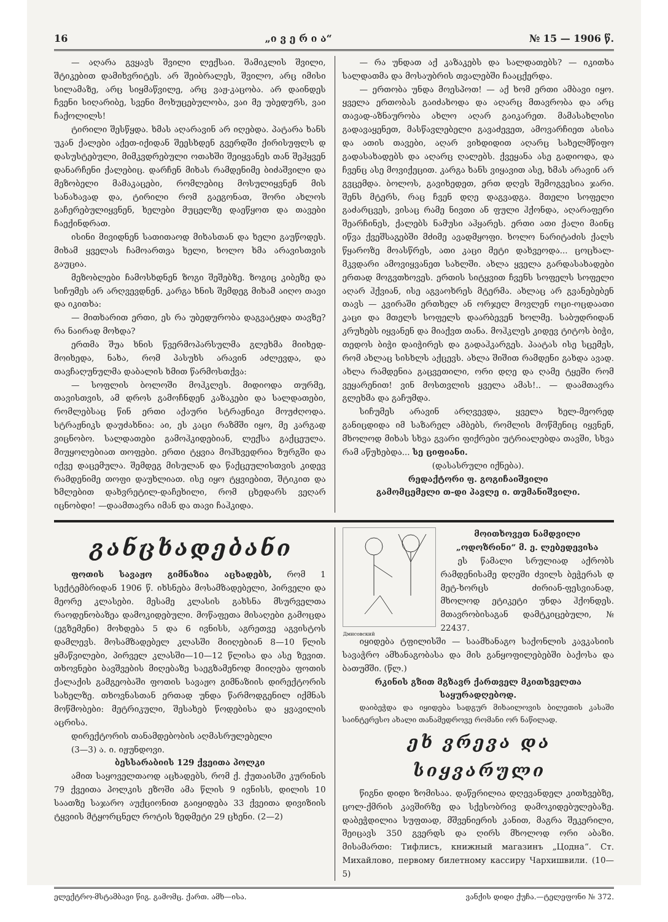16 „ი ვ ე რ ი ა“№ 15 — 1906 წ.
— აღარა გვყავს შვილი ლექსაი. შამიკლის შვილი, შტიკებით დამიხვრიტეს. არ შეიბრალეს, შვილო, არც იმისი სილამაზე, არც სიყმაწვილე, არც ვაჟ-კაცობა. არ დაინდეს ჩვენი სიღარიბე, სვენი მოხუცებულობა, ვაი მე უბედურს, ვაი ჩაქოლილს!
ტირილი შესწყდა. ხმას აღარავინ არ იღებდა. პატარა ხანს უკან ქალები აქეთ-იქიდან შეესხდენ გვერდში ქირისუფლს დ დასუსტებული, მიმკვდრებული ოთახში შეიყვანეს თან შეჰყვენ დანარჩენი ქალებიც. დარჩენ მიხას რამდენიმე ბიძაშვილი და მეზობელი მამაკაცები, რომლებიც მოსულიყვნენ მის სანახავად და, ტირილი რომ გაეგონათ, შორი ახლოს გაჩერებულიყვნენ, ხელები მუცელზე დაეწყოთ და თავები ჩაექინდრათ.
ისინი მივიდნენ სათითაოდ მიხასთან და ხელი გაუწოდეს. მიხამ ყველას ჩამოართვა ხელი, ხოლო ხმა არავისთვის გაუცია.
მეზობლები ჩამოსხდნენ ზოგი შეშებზე. ზოგიც კიბეზე და სიჩუმეს არ არღვევდნენ. კარგა ხნის შემდეგ მიხამ აიღო თავი და იკითხა:
— მითხარით ერთი, ეს რა უბედურობა დაგვატყდა თავზე? რა ნაირად მოხდა?
ერთმა შუა ხნის წვერმოპარსულმა გლეხმა მიიხედ-მოიხედა, ნახა, რომ პასუხს არავინ აძლევდა, და თავჩაღუნულმა დაბალის ხმით წარმოსთქვა:
— სოფლის ბოლოში მოჰკლეს. მიდიოდა თურმე, თავისთვის, ამ დროს გამოჩნდენ კაზაკები და სალდათები, რომლებსაც წინ ერთი აქაური სტრაჟნიკი მოუძღოდა. სტრაჟნიკს დაუძახნია: აი, ეს კაცი რაზმში იყო, მე კარგად ვიცნობო. სალდათები გამოჰკიდებიან, ლექსა გაქცეულა. მიუყოლებიათ თოფები. ერთი ტყვია მოჰხვედრია ზურგში და იქვე დაცემულა. შემდეგ მისულან და წაქცეულისთვის კიდევ რამდენიმე თოფი დაუხლიათ. ისე იყო ტყვიებით, შტიკით და ხმლებით დახვრეტილ-დაჩეხილი, რომ ცხედარს ვეღარ იცნობდი! —დაამთავრა იმან და თავი ჩაჰკიდა.
— რა უნდათ აქ კაზაკებს და სალდათებს? — იკითხა სალდათმა და მოსაუბრის თვალებში ჩააცქერდა.
— ერთობა უნდა მოესპოთ! — აქ ხომ ერთი ამბავი იყო. ყველა ერთობას გაიძახოდა და აღარც მთავრობა და არც თავად-აზნაურობა ახლო აღარ გაიკარეთ. მამასახლისი გადავაყენეთ, მასწავლებელი გავაძევეთ, ამოვარჩიეთ ასისა და ათის თავები, აღარ ვიხდიდით აღარც სახელმწიფო გადასახადებს და აღარც ღალებს. ქვეყანა ასე გადიოდა, და ჩვენც ასე მოვიქეცით. კარგა ხანს ვიყავით ასე, ხმას არავინ არ გვცემდა. ბოლოს, გავიხედეთ, ერთ დღეს შემოგვესია ჯარი. შენს მტერს, რაც ჩვენ დღე დაგვადგა. მთელი სოფელი გაძარცვეს, ვისაც რამე ნივთი ან ფული ჰქონდა, აღარაფერი შეარჩინეს, ქალებს ნამუსი აჰყარეს. ერთი ათი ქალი მაინც იწვა ქვეშსაგებში მძიმე ავადმყოფი. ხოლო ნარიტაძის ქალს წყაროზე მოასწრეს, ათი კაცი მეტი დახვეოდა... ცოცხალ-მკვდარი ამოვიყვანეთ სახლში. ახლა ყველა გარდასახადები ერთად მოგვთხოვეს. ერთის სიტყვით ჩვენს სოფელს სოფელი აღარ ჰქვიან, ისე აგვაოხრეს მტერმა. ახლაც არ გვანებებენ თავს — კვირაში ერთხელ ან ორჯელ მოვლენ ოცი-ოცდაათი კაცი და მთელს სოფელს დაარბევენ ხოლმე. საბუდრიდან კრუხებს იყვანენ და მიაქვთ თანა. მოჰკლეს კიდევ ტიტოს ბიჭი, თედოს ბიჭი დაიჭირეს და გადაჰკარგეს. პაატას ისე სცემეს, რომ ახლაც სისხლს აქცევს. ახლა შიშით რამდენი გახდა ავად. ახლა რამდენია გაცვეთილი, ორი დღე და ღამე ტყეში რომ ვეყარენით! ვინ მოსთვლის ყველა ამას!.. — დაამთავრა გლეხმა და გაჩუმდა.
სიჩუმეს არავინ არღვევდა, ყველა ხელ-მეორედ განიცდიდა იმ საზარელ ამბებს, რომლის მოწმენიც იყვნენ, მხოლოდ მიხას სხვა გვარი ფიქრები უტრიალებდა თავში, სხვა რამ აწუხებდა... სე ციფიანი.
(დასასრული იქნება).
რედაქტორი ფ. გოგიჩაიშვილი
გამომცემელი თ-დი პავლე ი. თუმანიშვილი.
განცხადებანი
ფოთის სავაჟო გიმნაზია აცხადებს, რომ 1 სექტემბრიდან 1906 წ. იხსნება მოსამზადებელი, პირველი და მეორე კლასები. მესამე კლასის გახსნა მსურველთა რაოდენობაზეა დამოკიდებული. მოწაფეთა მისაღები გამოცდა (ეგზემენი) მოხდება 5 და 6 ივნისს, აგრეთვე აგვისტოს დამლევს. მოსამზადებელ კლასში მიიღებიან 8—10 წლის ყმაწვილები, პირველ კლასში—10—12 წლისა და ასე ზევით. თხოვნები ბავშვების მიღებაზე საეგზამენოდ მიიღება ფოთის ქალაქის გამგეობაში ფოთის სავაჟო გიმნაზიის დირექტორის სახელზე. თხოვნასთან ერთად უნდა წარმოდგენილ იქმნას მოწმობები: მეტრიკული, შესახებ წოდებისა და ყვავილის აცრისა.
დირექტორის თანამდებობის აღმასრულებელი
(3—3) ა. ი. იჟუნდოვი.
ბესსარაბიის 129 ქვეითა პოლკი
ამით საყოველთაოდ აცხადებს, რომ ქ. ქუთაისში კურინის 79 ქვეითა პოლკის ეზოში ამა წლის 9 ივნისს, დილის 10 საათზე საჯარო აუქციონით გაიყიდება 33 ქვეითა დივიზიის ტყვიის მტყორცნელ როტის ზედმეტი 29 ცხენი. (2—2)
Дмисовский
მოითხოვეთ ნამდვილი
„ოდოზრინი“ მ. ე. ლებედევისა
ეს წამალი სრულიად აქრობს რამდენისამე დღეში ძვილს ბეჭერას დ მეტ-ხორცს ძირიან-ფესვიანად, მხოლოდ ეტიკეტი უნდა ჰქონდეს. მთავრობისაგან დამტკიცებული, № 22437.
იყიდება ტფილისში — საამხანაგო საქონლის კავკასიის სავაჭრო ამხანაგობასა და მის განყოფილებებში ბაქოსა და ბათუმში. (წლ.)
რკინის გზით მგზავრ ქართველ მკითხველთა საყურადღებოდ.
დაიბეჭდა და იყიდება სადგურ მიხაილოვის ბილეთის კასაში საინტერესო ახალი თანამედროვე რომანი ორ ნაწილად.
ეხ ვრევა და სიყვარული
წიგნი დიდი ზომისაა. დაწერილია დღევანდელ კითხვებზე, ცოლ-ქმრის კავშირზე და სქესობრივ დამოკიდებულებაზე. დაბეჭდილია სუფთად, მშვენიერის კანით, მაგრა შეკერილი, შეიცავს 350 გვერდს და ღირს მხოლოდ ორი აბაზი. მისამართი: Тифлисъ, книжный магазинъ „Цодна“. Ст. Михайлово, первому билетному кассиру Чархишвили. (10—5)
ელექტრო-მსტამბავი წიგ. გამომც. ქართ. ამხ—ისა. ვანქის დიდი ქუჩა.—ტელეფონი № 372.